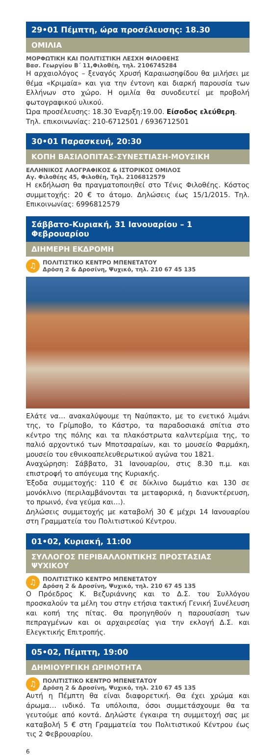29•01 Πέμπτη, ώρα προσέλευσης: 18.30
ΟΜΙΛΙΑ
ΜΟΡΦΩΤΙΚΗ ΚΑΙ ΠΟΛΙΤΙΣΤΙΚΗ ΛΕΣΧΗ ΦΙΛΟΘΕΗΣ
Βασ. Γεωργίου Β΄ 11,Φιλοθέη, τηλ. 2106745284
Η αρχαιολόγος – ξεναγός Χρυσή Καραιωσηφίδου θα μιλήσει με θέμα «Κριμαία» και για την έντονη και διαρκή παρουσία των Ελλήνων στο χώρο. Η ομιλία θα συνοδευτεί με προβολή φωτογραφικού υλικού.
Ώρα προσέλευσης: 18.30 Έναρξη:19.00. Είσοδος ελεύθερη.
Τηλ. επικοινωνίας: 210-6712501 / 6936712501
30•01 Παρασκευή, 20:30
ΚΟΠΗ ΒΑΣΙΛΟΠΙΤΑΣ-ΣΥΝΕΣΤΙΑΣΗ-ΜΟΥΣΙΚΗ
ΕΛΛΗΝΙΚΟΣ ΛΑΟΓΡΑΦΙΚΟΣ & ΙΣΤΟΡΙΚΟΣ ΟΜΙΛΟΣ
Αγ. Φιλοθέης 45, Φιλοθέη, Τηλ. 2106812579
Η εκδήλωση θα πραγματοποιηθεί στο Τένις Φιλοθέης. Κόστος συμμετοχής: 20 € το άτομο. Δηλώσεις έως 15/1/2015. Τηλ. Επικοινωνίας: 6996812579
Σάββατο-Κυριακή, 31 Ιανουαρίου – 1 Φεβρουαρίου
ΔΙΗΜΕΡΗ ΕΚΔΡΟΜΗ
♫ ΠΟΛΙΤΙΣΤΙΚΟ ΚΕΝΤΡΟ ΜΠΕΝΕΤΑΤΟΥ
Δρόση 2 & Δροσίνη, Ψυχικό, τηλ. 210 67 45 135
Ελάτε να… ανακαλύψουμε τη Ναύπακτο, με το ενετικό λιμάνι της, το Γρίμποβο, το Κάστρο, τα παραδοσιακά σπίτια στο κέντρο της πόλης και τα πλακόστρωτα καλντερίμια της, το παλιό αρχοντικό των Μποτσαραίων, και το μουσείο Φαρμάκη, μουσείο του εθνικοαπελευθερωτικού αγώνα του 1821.
Αναχώρηση: Σάββατο, 31 Ιανουαρίου, στις 8.30 π.μ. και επιστροφή το απόγευμα της Κυριακής.
Έξοδα συμμετοχής: 110 € σε δίκλινο δωμάτιο και 130 σε μονόκλινο (περιλαμβάνονται τα μεταφορικά, η διανυκτέρευση, το πρωινό, ένα γεύμα και…).
Δηλώσεις συμμετοχής με καταβολή 30 € μέχρι 14 Ιανουαρίου στη Γραμματεία του Πολιτιστικού Κέντρου.
01•02, Κυριακή, 11:00
ΣΥΛΛΟΓΟΣ ΠΕΡΙΒΑΛΛΟΝΤΙΚΗΣ ΠΡΟΣΤΑΣΙΑΣ ΨΥΧΙΚΟΥ
♫ ΠΟΛΙΤΙΣΤΙΚΟ ΚΕΝΤΡΟ ΜΠΕΝΕΤΑΤΟΥ
Δρόση 2 & Δροσίνη, Ψυχικό, τηλ. 210 67 45 135
Ο Πρόεδρος Κ. Βεζυριάννης και το Δ.Σ. του Συλλόγου προσκαλούν τα μέλη του στην ετήσια τακτική Γενική Συνέλευση και κοπή της πίτας. Θα προηγηθούν η παρουσίαση των πεπραγμένων και οι αρχαιρεσίας για την εκλογή Δ.Σ. και Ελεγκτικής Επιτροπής.
05•02, Πέμπτη, 19:00
ΔΗΜΙΟΥΡΓΙΚΗ ΩΡΙΜΟΤΗΤΑ
♫ ΠΟΛΙΤΙΣΤΙΚΟ ΚΕΝΤΡΟ ΜΠΕΝΕΤΑΤΟΥ
Δρόση 2 & Δροσίνη, Ψυχικό, τηλ. 210 67 45 135
Αυτή η Πέμπτη θα είναι διαφορετική. Θα έχει χρώμα και άρωμα… ινδικό. Τα υπόλοιπα, όσοι συμμετάσχουμε θα τα γευτούμε από κοντά. Δηλώστε έγκαιρα τη συμμετοχή σας με καταβολή 5 € στη Γραμματεία του Πολιτιστικού Κέντρου έως τις 2 Φεβρουαρίου.
6